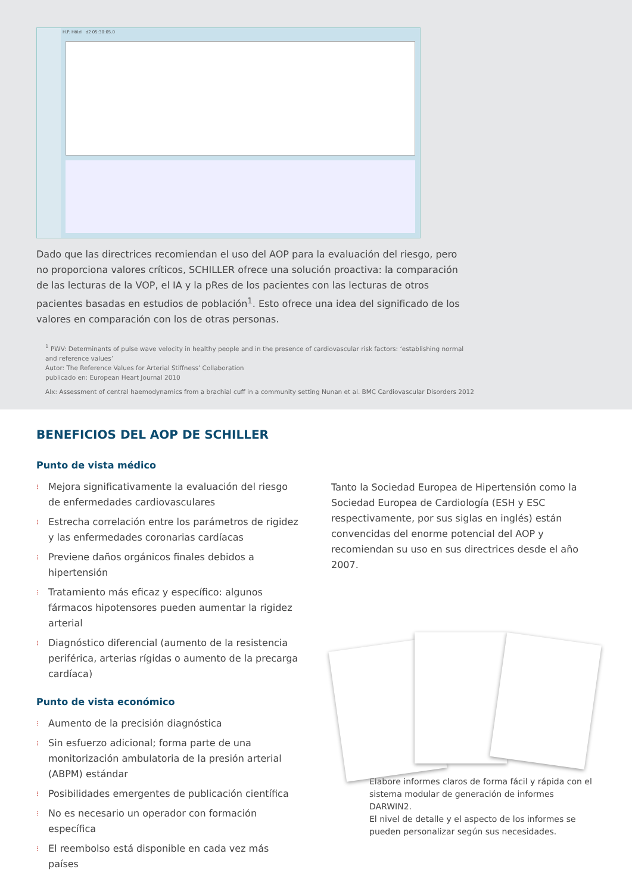H.P. Hölzl d2 05:30:05.0
Dado que las directrices recomiendan el uso del AOP para la evaluación del riesgo, pero no proporciona valores críticos, SCHILLER ofrece una solución proactiva: la comparación de las lecturas de la VOP, el IA y la pRes de los pacientes con las lecturas de otros pacientes basadas en estudios de población<sup>1</sup>. Esto ofrece una idea del significado de los valores en comparación con los de otras personas.
<sup>1</sup> PWV: Determinants of pulse wave velocity in healthy people and in the presence of cardiovascular risk factors: ‘establishing normal and reference values’
Autor: The Reference Values for Arterial Stiffness’ Collaboration
publicado en: European Heart Journal 2010
AIx: Assessment of central haemodynamics from a brachial cuff in a community setting Nunan et al. BMC Cardiovascular Disorders 2012
BENEFICIOS DEL AOP DE SCHILLER
Punto de vista médico
⁝ Mejora significativamente la evaluación del riesgo de enfermedades cardiovasculares
⁝ Estrecha correlación entre los parámetros de rigidez y las enfermedades coronarias cardíacas
⁝ Previene daños orgánicos finales debidos a hipertensión
⁝ Tratamiento más eficaz y específico: algunos fármacos hipotensores pueden aumentar la rigidez arterial
⁝ Diagnóstico diferencial (aumento de la resistencia periférica, arterias rígidas o aumento de la precarga cardíaca)
Punto de vista económico
⁝ Aumento de la precisión diagnóstica
⁝ Sin esfuerzo adicional; forma parte de una monitorización ambulatoria de la presión arterial (ABPM) estándar
⁝ Posibilidades emergentes de publicación científica
⁝ No es necesario un operador con formación específica
⁝ El reembolso está disponible en cada vez más países
Tanto la Sociedad Europea de Hipertensión como la Sociedad Europea de Cardiología (ESH y ESC respectivamente, por sus siglas en inglés) están convencidas del enorme potencial del AOP y recomiendan su uso en sus directrices desde el año 2007.
Elabore informes claros de forma fácil y rápida con el sistema modular de generación de informes DARWIN2.
El nivel de detalle y el aspecto de los informes se pueden personalizar según sus necesidades.